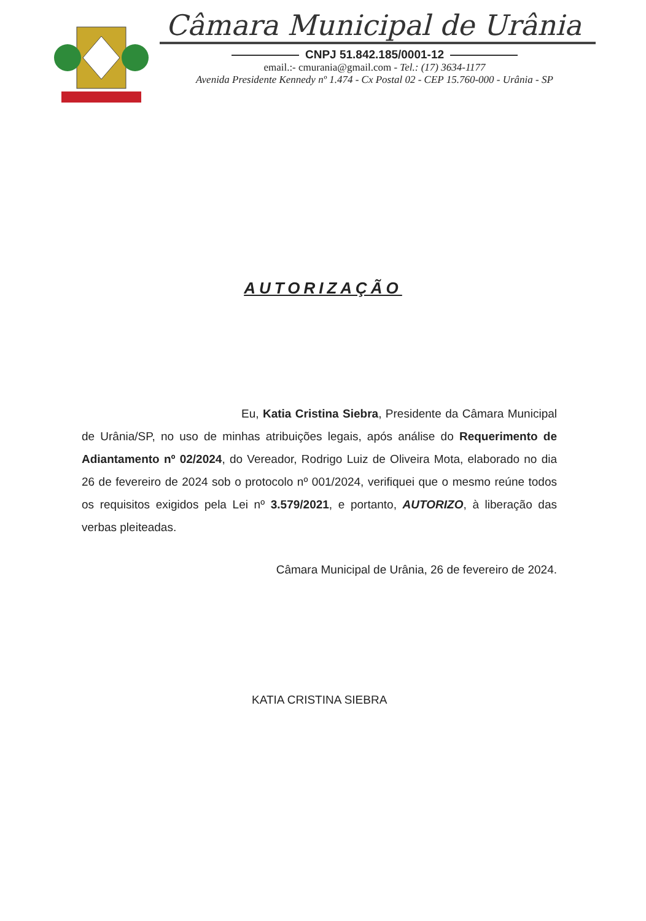Câmara Municipal de Urânia
CNPJ 51.842.185/0001-12
email.:- cmurania@gmail.com - Tel.: (17) 3634-1177
Avenida Presidente Kennedy nº 1.474 - Cx Postal 02 - CEP 15.760-000 - Urânia - SP
AUTORIZAÇÃO
Eu, Katia Cristina Siebra, Presidente da Câmara Municipal de Urânia/SP, no uso de minhas atribuições legais, após análise do Requerimento de Adiantamento nº 02/2024, do Vereador, Rodrigo Luiz de Oliveira Mota, elaborado no dia 26 de fevereiro de 2024 sob o protocolo nº 001/2024, verifiquei que o mesmo reúne todos os requisitos exigidos pela Lei nº 3.579/2021, e portanto, AUTORIZO, à liberação das verbas pleiteadas.
Câmara Municipal de Urânia, 26 de fevereiro de 2024.
KATIA CRISTINA SIEBRA